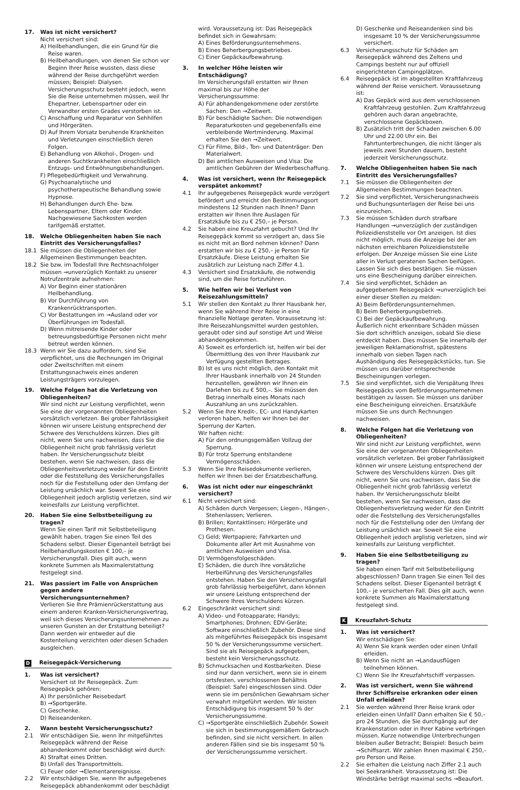17. Was ist nicht versichert?
Nicht versichert sind:
A) Heilbehandlungen, die ein Grund für die Reise waren.
B) Heilbehandlungen, von denen Sie schon vor Beginn Ihrer Reise wussten, dass diese während der Reise durchgeführt werden müssen; Beispiel: Dialysen. Versicherungsschutz besteht jedoch, wenn Sie die Reise unternehmen müssen, weil Ihr Ehepartner, Lebenspartner oder ein Verwandter ersten Grades verstorben ist.
C) Anschaffung und Reparatur von Sehhilfen und Hörgeräten.
D) Auf Ihrem Vorsatz beruhende Krankheiten und Verletzungen einschließlich deren Folgen.
E) Behandlung von Alkohol-, Drogen- und anderen Suchtkrankheiten einschließlich Entzugs- und Entwöhnungsbehandlungen.
F) Pflegebedürftigkeit und Verwahrung.
G) Psychoanalytische und psychotherapeutische Behandlung sowie Hypnose.
H) Behandlungen durch Ehe- bzw. Lebenspartner, Eltern oder Kinder. Nachgewiesene Sachkosten werden tarifgemäß erstattet.
18. Welche Obliegenheiten haben Sie nach Eintritt des Versicherungsfalles?
18.1 Sie müssen die Obliegenheiten der Allgemeinen Bestimmungen beachten.
18.2 Sie bzw. im Todesfall Ihre Rechtsnachfolger müssen →unverzüglich Kontakt zu unserer Notrufzentrale aufnehmen:
A) Vor Beginn einer stationären Heilbehandlung.
B) Vor Durchführung von Krankenrücktransporten.
C) Vor Bestattungen im →Ausland oder vor Überführungen im Todesfall.
D) Wenn mitreisende Kinder oder betreuungsbedürftige Personen nicht mehr betreut werden können.
18.3 Wenn wir Sie dazu auffordern, sind Sie verpflichtet, uns die Rechnungen im Original oder Zweitschriften mit einem Erstattungsnachweis eines anderen Leistungsträgers vorzulegen.
19. Welche Folgen hat die Verletzung von Obliegenheiten?
Wir sind nicht zur Leistung verpflichtet, wenn Sie eine der vorgenannten Obliegenheiten vorsätzlich verletzen. Bei grober Fahrlässigkeit können wir unsere Leistung entsprechend der Schwere des Verschuldens kürzen. Dies gilt nicht, wenn Sie uns nachweisen, dass Sie die Obliegenheit nicht grob fahrlässig verletzt haben. Ihr Versicherungsschutz bleibt bestehen, wenn Sie nachweisen, dass die Obliegenheitsverletzung weder für den Eintritt oder die Feststellung des Versicherungsfalles noch für die Feststellung oder den Umfang der Leistung ursächlich war. Soweit Sie eine Obliegenheit jedoch arglistig verletzen, sind wir keinesfalls zur Leistung verpflichtet.
20. Haben Sie eine Selbstbeteiligung zu tragen?
Wenn Sie einen Tarif mit Selbstbeteiligung gewählt haben, tragen Sie einen Teil des Schadens selbst. Dieser Eigenanteil beträgt bei Heilbehandlungskosten € 100,– je Versicherungsfall. Dies gilt auch, wenn konkrete Summen als Maximalerstattung festgelegt sind.
21. Was passiert im Falle von Ansprüchen gegen andere Versicherungsunternehmen?
Verlieren Sie Ihre Prämienrückerstattung aus einem anderen Kranken-Versicherungsvertrag, weil sich dieses Versicherungsunternehmen zu unseren Gunsten an der Erstattung beteiligt? Dann werden wir entweder auf die Kostenteilung verzichten oder diesen Schaden ausgleichen.
D Reisegepäck-Versicherung
1. Was ist versichert?
Versichert ist Ihr Reisegepäck. Zum Reisegepäck gehören:
A) Ihr persönlicher Reisebedarf.
B) →Sportgeräte.
C) Geschenke.
D) Reiseandenken.
2. Wann besteht Versicherungsschutz?
2.1 Wir entschädigen Sie, wenn Ihr mitgeführtes Reisegepäck während der Reise abhandenkommt oder beschädigt wird durch:
A) Straftat eines Dritten.
B) Unfall des Transportmittels.
C) Feuer oder →Elementarereignisse.
2.2 Wir entschädigen Sie, wenn Ihr aufgegebenes Reisegepäck abhandenkommt oder beschädigt
wird. Voraussetzung ist: Das Reisegepäck befindet sich in Gewahrsam:
A) Eines Beförderungsunternehmens.
B) Eines Beherbergungsbetriebes.
C) Einer Gepäckaufbewahrung.
3. In welcher Höhe leisten wir Entschädigung?
Im Versicherungsfall erstatten wir Ihnen maximal bis zur Höhe der Versicherungssumme:
A) Für abhandengekommene oder zerstörte Sachen: Den →Zeitwert.
B) Für beschädigte Sachen: Die notwendigen Reparaturkosten und gegebenenfalls eine verbleibende Wertminderung. Maximal erhalten Sie den →Zeitwert.
C) Für Filme, Bild-, Ton- und Datenträger: Den Materialwert.
D) Bei amtlichen Ausweisen und Visa: Die amtlichen Gebühren der Wiederbeschaffung.
4. Was ist versichert, wenn Ihr Reisegepäck verspätet ankommt?
4.1 Ihr aufgegebenes Reisegepäck wurde verzögert befördert und erreicht den Bestimmungsort mindestens 12 Stunden nach Ihnen? Dann erstatten wir Ihnen Ihre Auslagen für Ersatzkäufe bis zu € 250,– je Person.
4.2 Sie haben eine Kreuzfahrt gebucht? Und Ihr Reisegepäck kommt so verzögert an, dass Sie es nicht mit an Bord nehmen können? Dann erstatten wir bis zu € 250,– je Person für Ersatzkäufe. Diese Leistung erhalten Sie zusätzlich zur Leistung nach Ziffer 4.1.
4.3 Versichert sind Ersatzkäufe, die notwendig sind, um die Reise fortzuführen.
5. Wie helfen wir bei Verlust von Reisezahlungsmitteln?
5.1 Wir stellen den Kontakt zu Ihrer Hausbank her, wenn Sie während Ihrer Reise in eine finanzielle Notlage geraten. Voraussetzung ist: Ihre Reisezahlungsmittel wurden gestohlen, geraubt oder sind auf sonstige Art und Weise abhandengekommen.
A) Soweit es erforderlich ist, helfen wir bei der Übermittlung des von Ihrer Hausbank zur Verfügung gestellten Betrages.
B) Ist es uns nicht möglich, den Kontakt mit Ihrer Hausbank innerhalb von 24 Stunden herzustellen, gewähren wir Ihnen ein Darlehen bis zu € 500,–. Sie müssen den Betrag innerhalb eines Monats nach Auszahlung an uns zurückzahlen.
5.2 Wenn Sie Ihre Kredit-, EC- und Handykarten verloren haben, helfen wir Ihnen bei der Sperrung der Karten.
Wir haften nicht:
A) Für den ordnungsgemäßen Vollzug der Sperrung.
B) Für trotz Sperrung entstandene Vermögensschäden.
5.3 Wenn Sie Ihre Reisedokumente verlieren, helfen wir Ihnen bei der Ersatzbeschaffung.
6. Was ist nicht oder nur eingeschränkt versichert?
6.1 Nicht versichert sind:
A) Schäden durch Vergessen; Liegen-, Hängen-, Stehenlassen; Verlieren.
B) Brillen; Kontaktlinsen; Hörgeräte und Prothesen.
C) Geld; Wertpapiere; Fahrkarten und Dokumente aller Art mit Ausnahme von amtlichen Ausweisen und Visa.
D) Vermögensfolgeschäden.
E) Schäden, die durch Ihre vorsätzliche Herbeiführung des Versicherungsfalles entstehen. Haben Sie den Versicherungsfall grob fahrlässig herbeigeführt, dann können wir unsere Leistung entsprechend der Schwere Ihres Verschuldens kürzen.
6.2 Eingeschränkt versichert sind:
A) Video- und Fotoapparate; Handys; Smartphones; Drohnen; EDV-Geräte; Software einschließlich Zubehör. Diese sind als mitgeführtes Reisegepäck bis insgesamt 50 % der Versicherungssumme versichert. Sind sie als Reisegepäck aufgegeben, besteht kein Versicherungsschutz.
B) Schmucksachen und Kostbarkeiten. Diese sind nur dann versichert, wenn sie in einem ortsfesten, verschlossenen Behältnis (Beispiel: Safe) eingeschlossen sind. Oder wenn sie im persönlichen Gewahrsam sicher verwahrt mitgeführt werden. Wir leisten Entschädigung bis insgesamt 50 % der Versicherungssumme.
C) →Sportgeräte einschließlich Zubehör. Soweit sie sich in bestimmungsgemäßem Gebrauch befinden, sind sie nicht versichert. In allen anderen Fällen sind sie bis insgesamt 50 % der Versicherungssumme versichert.
D) Geschenke und Reiseandenken sind bis insgesamt 10 % der Versicherungssumme versichert.
6.3 Versicherungsschutz für Schäden am Reisegepäck während des Zeltens und Campings besteht nur auf offiziell eingerichteten Campingplätzen.
6.4 Reisegepäck ist im abgestellten Kraftfahrzeug während der Reise versichert. Voraussetzung ist:
A) Das Gepäck wird aus dem verschlossenen Kraftfahrzeug gestohlen. Zum Kraftfahrzeug gehören auch daran angebrachte, verschlossene Gepäckboxen.
B) Zusätzlich tritt der Schaden zwischen 6.00 Uhr und 22.00 Uhr ein. Bei Fahrtunterbrechungen, die nicht länger als jeweils zwei Stunden dauern, besteht jederzeit Versicherungsschutz.
7. Welche Obliegenheiten haben Sie nach Eintritt des Versicherungsfalles?
7.1 Sie müssen die Obliegenheiten der Allgemeinen Bestimmungen beachten.
7.2 Sie sind verpflichtet, Versicherungsnachweis und Buchungsunterlagen der Reise bei uns einzureichen.
7.3 Sie müssen Schäden durch strafbare Handlungen →unverzüglich der zuständigen Polizeidienststelle vor Ort anzeigen. Ist dies nicht möglich, muss die Anzeige bei der am nächsten erreichbaren Polizeidienststelle erfolgen. Der Anzeige müssen Sie eine Liste aller in Verlust geratenen Sachen beifügen. Lassen Sie sich dies bestätigen. Sie müssen uns eine Bescheinigung darüber einreichen.
7.4 Sie sind verpflichtet, Schäden an aufgegebenem Reisegepäck →unverzüglich bei einer dieser Stellen zu melden:
A) Beim Beförderungsunternehmen.
B) Beim Beherbergungsbetrieb.
C) Bei der Gepäckaufbewahrung.
Äußerlich nicht erkennbare Schäden müssen Sie dort schriftlich anzeigen, sobald Sie diese entdeckt haben. Dies müssen Sie innerhalb der jeweiligen Reklamationsfrist, spätestens innerhalb von sieben Tagen nach Aushändigung des Reisegepäckstücks, tun. Sie müssen uns darüber entsprechende Bescheinigungen vorlegen.
7.5 Sie sind verpflichtet, sich die Verspätung Ihres Reisegepäcks vom Beförderungsunternehmen bestätigen zu lassen. Sie müssen uns darüber eine Bescheinigung einreichen. Ersatzkäufe müssen Sie uns durch Rechnungen nachweisen.
8. Welche Folgen hat die Verletzung von Obliegenheiten?
Wir sind nicht zur Leistung verpflichtet, wenn Sie eine der vorgenannten Obliegenheiten vorsätzlich verletzen. Bei grober Fahrlässigkeit können wir unsere Leistung entsprechend der Schwere des Verschuldens kürzen. Dies gilt nicht, wenn Sie uns nachweisen, dass Sie die Obliegenheit nicht grob fahrlässig verletzt haben. Ihr Versicherungsschutz bleibt bestehen, wenn Sie nachweisen, dass die Obliegenheitsverletzung weder für den Eintritt oder die Feststellung des Versicherungsfalles noch für die Feststellung oder den Umfang der Leistung ursächlich war. Soweit Sie eine Obliegenheit jedoch arglistig verletzen, sind wir keinesfalls zur Leistung verpflichtet.
9. Haben Sie eine Selbstbeteiligung zu tragen?
Sie haben einen Tarif mit Selbstbeteiligung abgeschlossen? Dann tragen Sie einen Teil des Schadens selbst. Dieser Eigenanteil beträgt € 100,– je versicherten Fall. Dies gilt auch, wenn konkrete Summen als Maximalerstattung festgelegt sind.
K Kreuzfahrt-Schutz
1. Was ist versichert?
Wir entschädigen Sie:
A) Wenn Sie krank werden oder einen Unfall erleiden.
B) Wenn Sie nicht an →Landausflügen teilnehmen können.
C) Wenn Sie Ihr Kreuzfahrtschiff verpassen.
2. Was ist versichert, wenn Sie während Ihrer Schiffsreise erkranken oder einen Unfall erleiden?
2.1 Sie werden während Ihrer Reise krank oder erleiden einen Unfall? Dann erhalten Sie € 50,– pro 24 Stunden, die Sie durchgängig auf der Krankenstation oder in Ihrer Kabine verbringen müssen. Kurze notwendige Unterbrechungen bleiben außer Betracht; Beispiel: Besuch beim →Schiffsarzt. Wir zahlen Ihnen maximal € 250,– pro Person und Reise.
2.2 Sie erhalten die Leistung nach Ziffer 2.1 auch bei Seekrankheit. Voraussetzung ist: Die Windstärke beträgt maximal sechs →Beaufort.